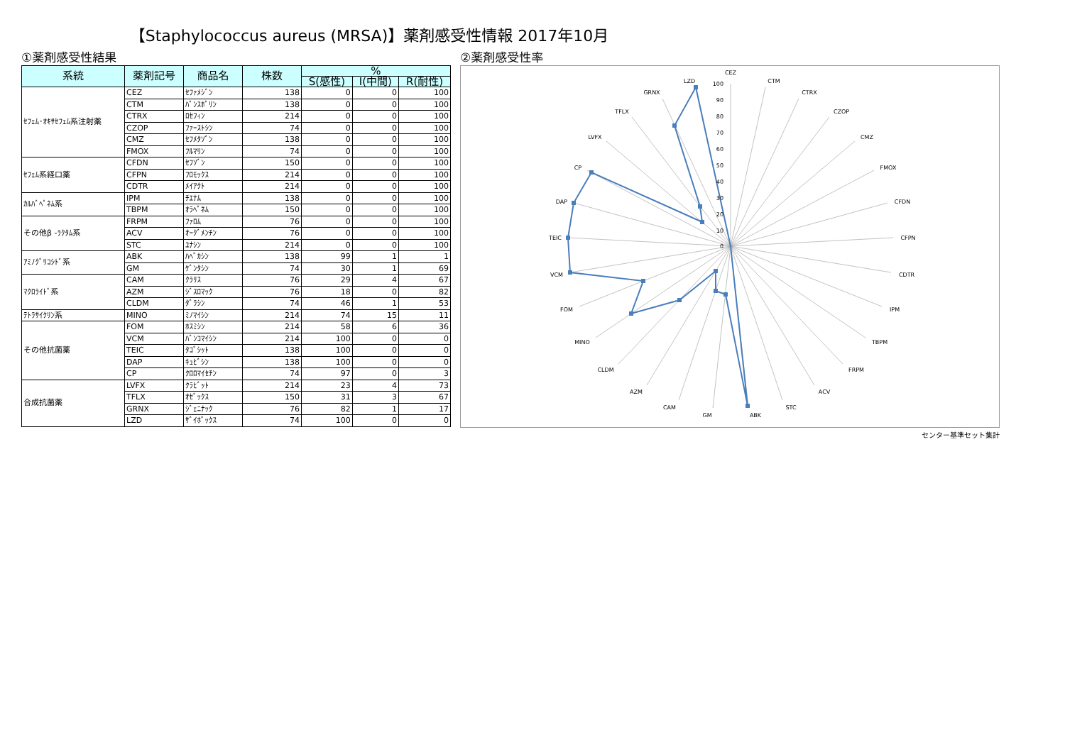【Staphylococcus aureus (MRSA)】薬剤感受性情報 2017年10月
①薬剤感受性結果
| 系統 | 薬剤記号 | 商品名 | 株数 | % | | |
| --- | --- | --- | --- | --- | --- | --- |
| | | | | S(感性) | I(中間) | R(耐性) |
| ｾﾌｪﾑ･ｵｷｻｾﾌｪﾑ系注射薬 | CEZ | ｾﾌｧﾒｼﾞﾝ | 138 | 0 | 0 | 100 |
| | CTM | ﾊﾟﾝｽﾎﾟﾘﾝ | 138 | 0 | 0 | 100 |
| | CTRX | ﾛｾﾌｨﾝ | 214 | 0 | 0 | 100 |
| | CZOP | ﾌｧｰｽﾄｼﾝ | 74 | 0 | 0 | 100 |
| | CMZ | ｾﾌﾒﾀｿﾞﾝ | 138 | 0 | 0 | 100 |
| | FMOX | ﾌﾙﾏﾘﾝ | 74 | 0 | 0 | 100 |
| ｾﾌｪﾑ系経口薬 | CFDN | ｾﾌｿﾞﾝ | 150 | 0 | 0 | 100 |
| | CFPN | ﾌﾛﾓｯｸｽ | 214 | 0 | 0 | 100 |
| | CDTR | ﾒｲｱｸﾄ | 214 | 0 | 0 | 100 |
| ｶﾙﾊﾞﾍﾟﾈﾑ系 | IPM | ﾁｴﾅﾑ | 138 | 0 | 0 | 100 |
| | TBPM | ｵﾗﾍﾟﾈﾑ | 150 | 0 | 0 | 100 |
| その他β -ﾗｸﾀﾑ系 | FRPM | ﾌｧﾛﾑ | 76 | 0 | 0 | 100 |
| | ACV | ｵｰｸﾞﾒﾝﾁﾝ | 76 | 0 | 0 | 100 |
| | STC | ﾕﾅｼﾝ | 214 | 0 | 0 | 100 |
| ｱﾐﾉｸﾞﾘｺｼﾄﾞ系 | ABK | ﾊﾍﾞｶｼﾝ | 138 | 99 | 1 | 1 |
| | GM | ｹﾞﾝﾀｼﾝ | 74 | 30 | 1 | 69 |
| ﾏｸﾛﾗｲﾄﾞ系 | CAM | ｸﾗﾘｽ | 76 | 29 | 4 | 67 |
| | AZM | ｼﾞｽﾛﾏｯｸ | 76 | 18 | 0 | 82 |
| | CLDM | ﾀﾞﾗｼﾝ | 74 | 46 | 1 | 53 |
| ﾃﾄﾗｻｲｸﾘﾝ系 | MINO | ﾐﾉﾏｲｼﾝ | 214 | 74 | 15 | 11 |
| その他抗菌薬 | FOM | ﾎｽﾐｼﾝ | 214 | 58 | 6 | 36 |
| | VCM | ﾊﾞﾝｺﾏｲｼﾝ | 214 | 100 | 0 | 0 |
| | TEIC | ﾀｺﾞｼｯﾄ | 138 | 100 | 0 | 0 |
| | DAP | ｷｭﾋﾞｼﾝ | 138 | 100 | 0 | 0 |
| | CP | ｸﾛﾛﾏｲｾﾁﾝ | 74 | 97 | 0 | 3 |
| 合成抗菌薬 | LVFX | ｸﾗﾋﾞｯﾄ | 214 | 23 | 4 | 73 |
| | TFLX | ｵｾﾞｯｸｽ | 150 | 31 | 3 | 67 |
| | GRNX | ｼﾞｪﾆﾅｯｸ | 76 | 82 | 1 | 17 |
| | LZD | ｻﾞｲﾎﾞｯｸｽ | 74 | 100 | 0 | 0 |
②薬剤感受性率
100
90
80
70
60
50
40
30
20
10
0
CEZ
CTM
CTRX
CZOP
CMZ
FMOX
CFDN
CFPN
CDTR
IPM
TBPM
FRPM
ACV
STC
ABK
GM
CAM
AZM
CLDM
MINO
FOM
VCM
TEIC
DAP
CP
LVFX
TFLX
GRNX
LZD
センター基準セット集計